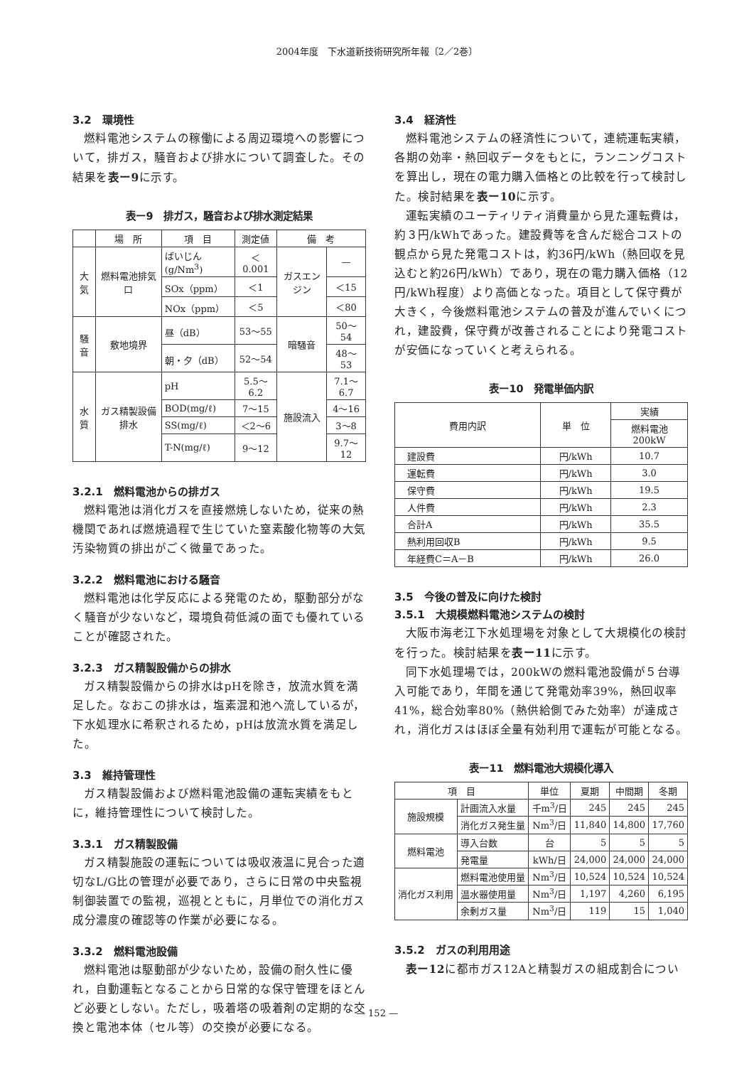2004年度　下水道新技術研究所年報〔2／2巻〕
3.2　環境性
燃料電池システムの稼働による周辺環境への影響について，排ガス，騒音および排水について調査した。その結果を表ー9に示す。
表ー9　排ガス，騒音および排水測定結果
| | 場 所 | 項 目 | 測定値 | 備 考 | |
| --- | --- | --- | --- | --- | --- |
| 大気 | 燃料電池排気口 | ばいじん(g/Nm<sup>3</sup>) | ＜0.001 | ガスエンジン | — |
| | | SOx（ppm） | ＜1 | | ＜15 |
| | | NOx（ppm） | ＜5 | | ＜80 |
| 騒音 | 敷地境界 | 昼（dB） | 53～55 | 暗騒音 | 50～54 |
| | | 朝・夕（dB） | 52～54 | | 48～53 |
| 水質 | ガス精製設備排水 | pH | 5.5～6.2 | 施設流入 | 7.1～6.7 |
| | | BOD(mg/ℓ) | 7～15 | | 4～16 |
| | | SS(mg/ℓ) | ＜2～6 | | 3～8 |
| | | T-N(mg/ℓ) | 9～12 | | 9.7～12 |
3.2.1　燃料電池からの排ガス
燃料電池は消化ガスを直接燃焼しないため，従来の熱機関であれば燃焼過程で生じていた窒素酸化物等の大気汚染物質の排出がごく微量であった。
3.2.2　燃料電池における騒音
燃料電池は化学反応による発電のため，駆動部分がなく騒音が少ないなど，環境負荷低減の面でも優れていることが確認された。
3.2.3　ガス精製設備からの排水
ガス精製設備からの排水はpHを除き，放流水質を満足した。なおこの排水は，塩素混和池へ流しているが，下水処理水に希釈されるため，pHは放流水質を満足した。
3.3　維持管理性
ガス精製設備および燃料電池設備の運転実績をもとに，維持管理性について検討した。
3.3.1　ガス精製設備
ガス精製施設の運転については吸収液温に見合った適切なL/G比の管理が必要であり，さらに日常の中央監視制御装置での監視，巡視とともに，月単位での消化ガス成分濃度の確認等の作業が必要になる。
3.3.2　燃料電池設備
燃料電池は駆動部が少ないため，設備の耐久性に優れ，自動運転となることから日常的な保守管理をほとんど必要としない。ただし，吸着塔の吸着剤の定期的な交換と電池本体（セル等）の交換が必要になる。
3.4　経済性
燃料電池システムの経済性について，連続運転実績，各期の効率・熱回収データをもとに，ランニングコストを算出し，現在の電力購入価格との比較を行って検討した。検討結果を表ー10に示す。
運転実績のユーティリティ消費量から見た運転費は，約３円/kWhであった。建設費等を含んだ総合コストの観点から見た発電コストは，約36円/kWh（熱回収を見込むと約26円/kWh）であり，現在の電力購入価格（12円/kWh程度）より高価となった。項目として保守費が大きく，今後燃料電池システムの普及が進んでいくにつれ，建設費，保守費が改善されることにより発電コストが安価になっていくと考えられる。
表ー10　発電単価内訳
| 費用内訳 | 単 位 | 実績 |
| --- | --- | --- |
| | | 燃料電池 200kW |
| 建設費 | 円/kWh | 10.7 |
| 運転費 | 円/kWh | 3.0 |
| 保守費 | 円/kWh | 19.5 |
| 人件費 | 円/kWh | 2.3 |
| 合計A | 円/kWh | 35.5 |
| 熱利用回収B | 円/kWh | 9.5 |
| 年経費C＝A－B | 円/kWh | 26.0 |
3.5　今後の普及に向けた検討
3.5.1　大規模燃料電池システムの検討
大阪市海老江下水処理場を対象として大規模化の検討を行った。検討結果を表ー11に示す。
同下水処理場では，200kWの燃料電池設備が５台導入可能であり，年間を通じて発電効率39%，熱回収率41%，総合効率80%（熱供給側でみた効率）が達成され，消化ガスはほぼ全量有効利用で運転が可能となる。
表ー11　燃料電池大規模化導入
| 項 目 | | 単位 | 夏期 | 中間期 | 冬期 |
| --- | --- | --- | --- | --- | --- |
| 施設規模 | 計画流入水量 | 千m<sup>3</sup>/日 | 245 | 245 | 245 |
| | 消化ガス発生量 | Nm<sup>3</sup>/日 | 11,840 | 14,800 | 17,760 |
| 燃料電池 | 導入台数 | 台 | 5 | 5 | 5 |
| | 発電量 | kWh/日 | 24,000 | 24,000 | 24,000 |
| 消化ガス利用 | 燃料電池使用量 | Nm<sup>3</sup>/日 | 10,524 | 10,524 | 10,524 |
| | 温水器使用量 | Nm<sup>3</sup>/日 | 1,197 | 4,260 | 6,195 |
| | 余剰ガス量 | Nm<sup>3</sup>/日 | 119 | 15 | 1,040 |
3.5.2　ガスの利用用途
表ー12に都市ガス12Aと精製ガスの組成割合につい
— 152 —